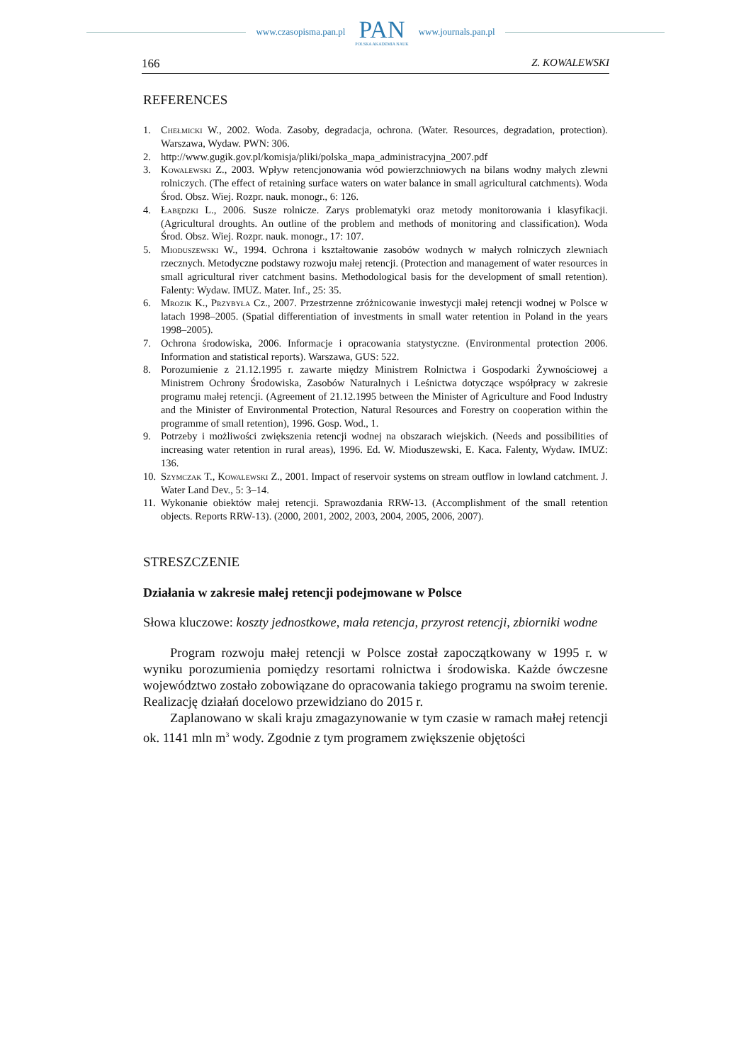www.czasopisma.pan.pl
PAN
POLSKA AKADEMIA NAUK
www.journals.pan.pl
166 Z. KOWALEWSKI
REFERENCES
1. Chełmicki W., 2002. Woda. Zasoby, degradacja, ochrona. (Water. Resources, degradation, protection). Warszawa, Wydaw. PWN: 306.
2. http://www.gugik.gov.pl/komisja/pliki/polska_mapa_administracyjna_2007.pdf
3. Kowalewski Z., 2003. Wpływ retencjonowania wód powierzchniowych na bilans wodny małych zlewni rolniczych. (The effect of retaining surface waters on water balance in small agricultural catchments). Woda Środ. Obsz. Wiej. Rozpr. nauk. monogr., 6: 126.
4. Łabędzki L., 2006. Susze rolnicze. Zarys problematyki oraz metody monitorowania i klasyfikacji. (Agricultural droughts. An outline of the problem and methods of monitoring and classification). Woda Środ. Obsz. Wiej. Rozpr. nauk. monogr., 17: 107.
5. Mioduszewski W., 1994. Ochrona i kształtowanie zasobów wodnych w małych rolniczych zlewniach rzecznych. Metodyczne podstawy rozwoju małej retencji. (Protection and management of water resources in small agricultural river catchment basins. Methodological basis for the development of small retention). Falenty: Wydaw. IMUZ. Mater. Inf., 25: 35.
6. Mrozik K., Przybyła Cz., 2007. Przestrzenne zróżnicowanie inwestycji małej retencji wodnej w Polsce w latach 1998–2005. (Spatial differentiation of investments in small water retention in Poland in the years 1998–2005).
7. Ochrona środowiska, 2006. Informacje i opracowania statystyczne. (Environmental protection 2006. Information and statistical reports). Warszawa, GUS: 522.
8. Porozumienie z 21.12.1995 r. zawarte między Ministrem Rolnictwa i Gospodarki Żywnościowej a Ministrem Ochrony Środowiska, Zasobów Naturalnych i Leśnictwa dotyczące współpracy w zakresie programu małej retencji. (Agreement of 21.12.1995 between the Minister of Agriculture and Food Industry and the Minister of Environmental Protection, Natural Resources and Forestry on cooperation within the programme of small retention), 1996. Gosp. Wod., 1.
9. Potrzeby i możliwości zwiększenia retencji wodnej na obszarach wiejskich. (Needs and possibilities of increasing water retention in rural areas), 1996. Ed. W. Mioduszewski, E. Kaca. Falenty, Wydaw. IMUZ: 136.
10. Szymczak T., Kowalewski Z., 2001. Impact of reservoir systems on stream outflow in lowland catchment. J. Water Land Dev., 5: 3–14.
11. Wykonanie obiektów małej retencji. Sprawozdania RRW-13. (Accomplishment of the small retention objects. Reports RRW-13). (2000, 2001, 2002, 2003, 2004, 2005, 2006, 2007).
STRESZCZENIE
Działania w zakresie małej retencji podejmowane w Polsce
Słowa kluczowe: koszty jednostkowe, mała retencja, przyrost retencji, zbiorniki wodne
Program rozwoju małej retencji w Polsce został zapoczątkowany w 1995 r. w wyniku porozumienia pomiędzy resortami rolnictwa i środowiska. Każde ówczesne województwo zostało zobowiązane do opracowania takiego programu na swoim terenie. Realizację działań docelowo przewidziano do 2015 r.
Zaplanowano w skali kraju zmagazynowanie w tym czasie w ramach małej retencji ok. 1141 mln m<sup>3</sup> wody. Zgodnie z tym programem zwiększenie objętości